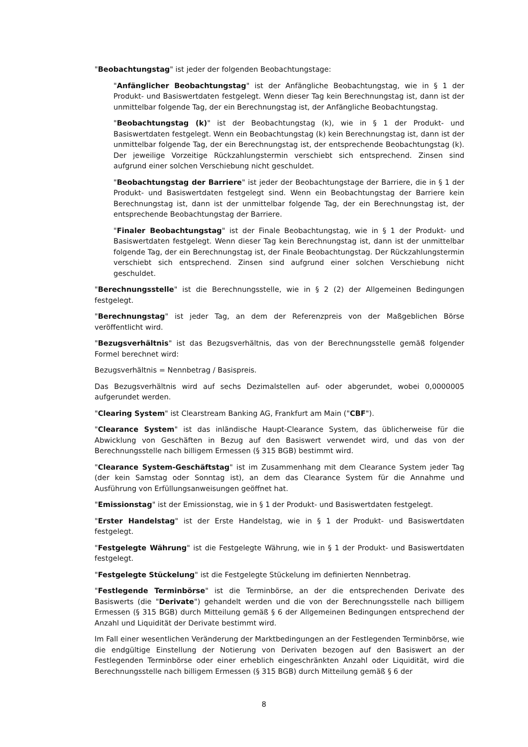"Beobachtungstag" ist jeder der folgenden Beobachtungstage:
"Anfänglicher Beobachtungstag" ist der Anfängliche Beobachtungstag, wie in § 1 der Produkt- und Basiswertdaten festgelegt. Wenn dieser Tag kein Berechnungstag ist, dann ist der unmittelbar folgende Tag, der ein Berechnungstag ist, der Anfängliche Beobachtungstag.
"Beobachtungstag (k)" ist der Beobachtungstag (k), wie in § 1 der Produkt- und Basiswertdaten festgelegt. Wenn ein Beobachtungstag (k) kein Berechnungstag ist, dann ist der unmittelbar folgende Tag, der ein Berechnungstag ist, der entsprechende Beobachtungstag (k). Der jeweilige Vorzeitige Rückzahlungstermin verschiebt sich entsprechend. Zinsen sind aufgrund einer solchen Verschiebung nicht geschuldet.
"Beobachtungstag der Barriere" ist jeder der Beobachtungstage der Barriere, die in § 1 der Produkt- und Basiswertdaten festgelegt sind. Wenn ein Beobachtungstag der Barriere kein Berechnungstag ist, dann ist der unmittelbar folgende Tag, der ein Berechnungstag ist, der entsprechende Beobachtungstag der Barriere.
"Finaler Beobachtungstag" ist der Finale Beobachtungstag, wie in § 1 der Produkt- und Basiswertdaten festgelegt. Wenn dieser Tag kein Berechnungstag ist, dann ist der unmittelbar folgende Tag, der ein Berechnungstag ist, der Finale Beobachtungstag. Der Rückzahlungstermin verschiebt sich entsprechend. Zinsen sind aufgrund einer solchen Verschiebung nicht geschuldet.
"Berechnungsstelle" ist die Berechnungsstelle, wie in § 2 (2) der Allgemeinen Bedingungen festgelegt.
"Berechnungstag" ist jeder Tag, an dem der Referenzpreis von der Maßgeblichen Börse veröffentlicht wird.
"Bezugsverhältnis" ist das Bezugsverhältnis, das von der Berechnungsstelle gemäß folgender Formel berechnet wird:
Bezugsverhältnis = Nennbetrag / Basispreis.
Das Bezugsverhältnis wird auf sechs Dezimalstellen auf- oder abgerundet, wobei 0,0000005 aufgerundet werden.
"Clearing System" ist Clearstream Banking AG, Frankfurt am Main ("CBF").
"Clearance System" ist das inländische Haupt-Clearance System, das üblicherweise für die Abwicklung von Geschäften in Bezug auf den Basiswert verwendet wird, und das von der Berechnungsstelle nach billigem Ermessen (§ 315 BGB) bestimmt wird.
"Clearance System-Geschäftstag" ist im Zusammenhang mit dem Clearance System jeder Tag (der kein Samstag oder Sonntag ist), an dem das Clearance System für die Annahme und Ausführung von Erfüllungsanweisungen geöffnet hat.
"Emissionstag" ist der Emissionstag, wie in § 1 der Produkt- und Basiswertdaten festgelegt.
"Erster Handelstag" ist der Erste Handelstag, wie in § 1 der Produkt- und Basiswertdaten festgelegt.
"Festgelegte Währung" ist die Festgelegte Währung, wie in § 1 der Produkt- und Basiswertdaten festgelegt.
"Festgelegte Stückelung" ist die Festgelegte Stückelung im definierten Nennbetrag.
"Festlegende Terminbörse" ist die Terminbörse, an der die entsprechenden Derivate des Basiswerts (die "Derivate") gehandelt werden und die von der Berechnungsstelle nach billigem Ermessen (§ 315 BGB) durch Mitteilung gemäß § 6 der Allgemeinen Bedingungen entsprechend der Anzahl und Liquidität der Derivate bestimmt wird.
Im Fall einer wesentlichen Veränderung der Marktbedingungen an der Festlegenden Terminbörse, wie die endgültige Einstellung der Notierung von Derivaten bezogen auf den Basiswert an der Festlegenden Terminbörse oder einer erheblich eingeschränkten Anzahl oder Liquidität, wird die Berechnungsstelle nach billigem Ermessen (§ 315 BGB) durch Mitteilung gemäß § 6 der
8